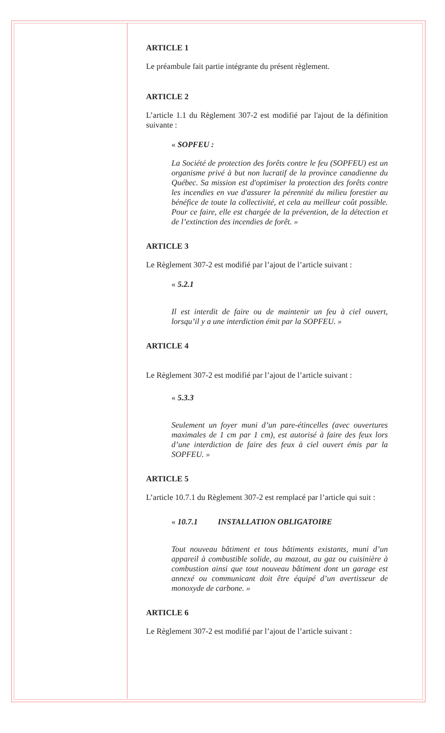ARTICLE 1
Le préambule fait partie intégrante du présent règlement.
ARTICLE 2
L’article 1.1 du Règlement 307-2 est modifié par l'ajout de la définition suivante :
« SOPFEU :
La Société de protection des forêts contre le feu (SOPFEU) est un organisme privé à but non lucratif de la province canadienne du Québec. Sa mission est d'optimiser la protection des forêts contre les incendies en vue d'assurer la pérennité du milieu forestier au bénéfice de toute la collectivité, et cela au meilleur coût possible. Pour ce faire, elle est chargée de la prévention, de la détection et de l’extinction des incendies de forêt. »
ARTICLE 3
Le Règlement 307-2 est modifié par l’ajout de l’article suivant :
« 5.2.1
Il est interdit de faire ou de maintenir un feu à ciel ouvert, lorsqu’il y a une interdiction émit par la SOPFEU. »
ARTICLE 4
Le Règlement 307-2 est modifié par l’ajout de l’article suivant :
« 5.3.3
Seulement un foyer muni d’un pare-étincelles (avec ouvertures maximales de 1 cm par 1 cm), est autorisé à faire des feux lors d’une interdiction de faire des feux à ciel ouvert émis par la SOPFEU. »
ARTICLE 5
L’article 10.7.1 du Règlement 307-2 est remplacé par l’article qui suit :
« 10.7.1 INSTALLATION OBLIGATOIRE
Tout nouveau bâtiment et tous bâtiments existants, muni d’un appareil à combustible solide, au mazout, au gaz ou cuisinière à combustion ainsi que tout nouveau bâtiment dont un garage est annexé ou communicant doit être équipé d’un avertisseur de monoxyde de carbone. »
ARTICLE 6
Le Règlement 307-2 est modifié par l’ajout de l’article suivant :